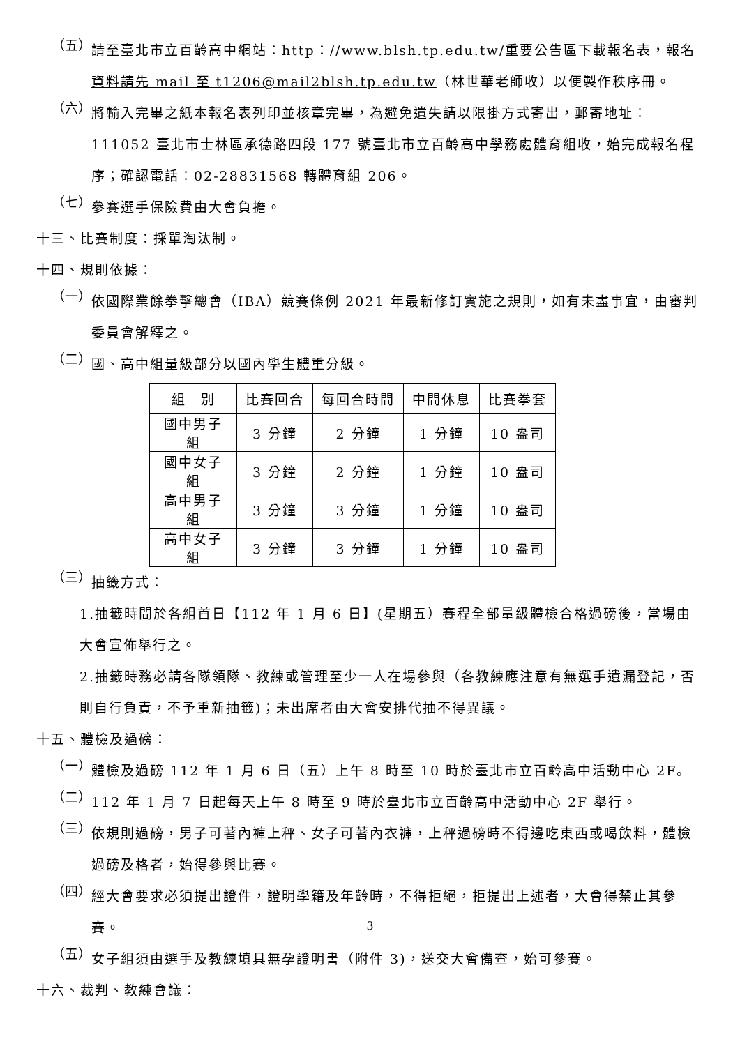（五）
請至臺北市立百齡高中網站：http：//www.blsh.tp.edu.tw/重要公告區下載報名表，報名資料請先 mail 至 t1206@mail2blsh.tp.edu.tw（林世華老師收）以便製作秩序冊。
（六）
將輸入完畢之紙本報名表列印並核章完畢，為避免遺失請以限掛方式寄出，郵寄地址：111052 臺北市士林區承德路四段 177 號臺北市立百齡高中學務處體育組收，始完成報名程序；確認電話：02-28831568 轉體育組 206。
（七）
參賽選手保險費由大會負擔。
十三、比賽制度：採單淘汰制。
十四、規則依據：
（一）
依國際業餘拳擊總會（IBA）競賽條例 2021 年最新修訂實施之規則，如有未盡事宜，由審判委員會解釋之。
（二）
國、高中組量級部分以國內學生體重分級。
| 組 別 | 比賽回合 | 每回合時間 | 中間休息 | 比賽拳套 |
| 國中男子組 | 3 分鐘 | 2 分鐘 | 1 分鐘 | 10 盎司 |
| 國中女子組 | 3 分鐘 | 2 分鐘 | 1 分鐘 | 10 盎司 |
| 高中男子組 | 3 分鐘 | 3 分鐘 | 1 分鐘 | 10 盎司 |
| 高中女子組 | 3 分鐘 | 3 分鐘 | 1 分鐘 | 10 盎司 |
（三）
抽籤方式：
1.抽籤時間於各組首日【112 年 1 月 6 日】(星期五）賽程全部量級體檢合格過磅後，當場由大會宣佈舉行之。
2.抽籤時務必請各隊領隊、教練或管理至少一人在場參與（各教練應注意有無選手遺漏登記，否則自行負責，不予重新抽籤)；未出席者由大會安排代抽不得異議。
十五、體檢及過磅：
（一）
體檢及過磅 112 年 1 月 6 日（五）上午 8 時至 10 時於臺北市立百齡高中活動中心 2F。
（二）
112 年 1 月 7 日起每天上午 8 時至 9 時於臺北市立百齡高中活動中心 2F 舉行。
（三）
依規則過磅，男子可著內褲上秤、女子可著內衣褲，上秤過磅時不得邊吃東西或喝飲料，體檢過磅及格者，始得參與比賽。
（四）
經大會要求必須提出證件，證明學籍及年齡時，不得拒絕，拒提出上述者，大會得禁止其參賽。
（五）
女子組須由選手及教練填具無孕證明書（附件 3)，送交大會備查，始可參賽。
十六、裁判、教練會議：
3